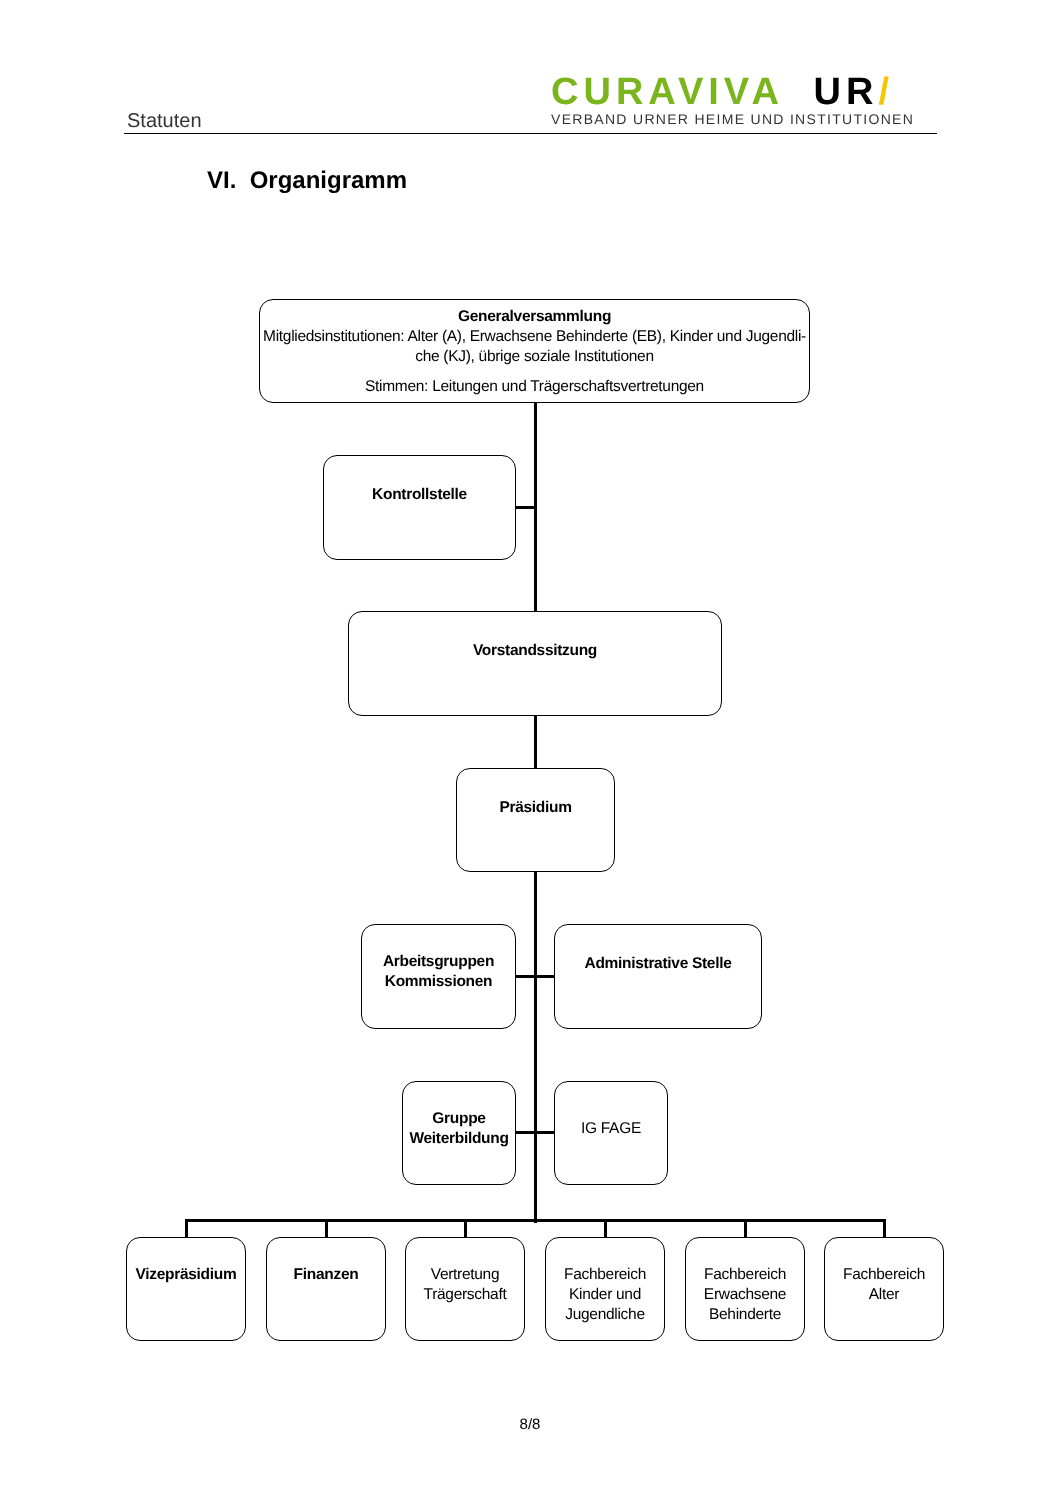Statuten
CURAVIVA UR/
VERBAND URNER HEIME UND INSTITUTIONEN
VI. Organigramm
Generalversammlung
Mitgliedsinstitutionen: Alter (A), Erwachsene Behinderte (EB), Kinder und Jugendli-che (KJ), übrige soziale Institutionen
Stimmen: Leitungen und Trägerschaftsvertretungen
Kontrollstelle
Vorstandssitzung
Präsidium
Arbeitsgruppen
Kommissionen
Administrative Stelle
Gruppe
Weiterbildung
IG FAGE
Vizepräsidium
Finanzen Vertretung
Trägerschaft
Fachbereich
Kinder und
Jugendliche
Fachbereich
Erwachsene
Behinderte
Fachbereich
Alter
8/8